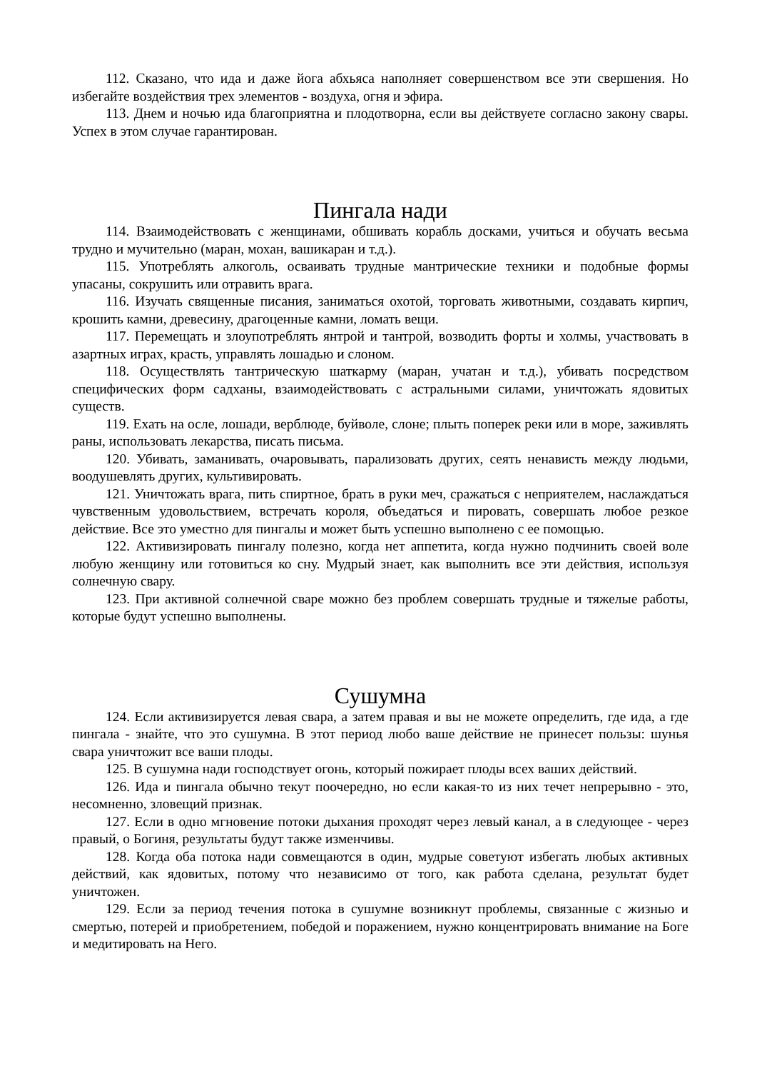112. Сказано, что ида и даже йога абхьяса наполняет совершенством все эти свершения. Но избегайте воздействия трех элементов - воздуха, огня и эфира.
113. Днем и ночью ида благоприятна и плодотворна, если вы действуете согласно закону свары. Успех в этом случае гарантирован.
Пингала нади
114. Взаимодействовать с женщинами, обшивать корабль досками, учиться и обучать весьма трудно и мучительно (маран, мохан, вашикаран и т.д.).
115. Употреблять алкоголь, осваивать трудные мантрические техники и подобные формы упасаны, сокрушить или отравить врага.
116. Изучать священные писания, заниматься охотой, торговать животными, создавать кирпич, крошить камни, древесину, драгоценные камни, ломать вещи.
117. Перемещать и злоупотреблять янтрой и тантрой, возводить форты и холмы, участвовать в азартных играх, красть, управлять лошадью и слоном.
118. Осуществлять тантрическую шаткарму (маран, учатан и т.д.), убивать посредством специфических форм садханы, взаимодействовать с астральными силами, уничтожать ядовитых существ.
119. Ехать на осле, лошади, верблюде, буйволе, слоне; плыть поперек реки или в море, заживлять раны, использовать лекарства, писать письма.
120. Убивать, заманивать, очаровывать, парализовать других, сеять ненависть между людьми, воодушевлять других, культивировать.
121. Уничтожать врага, пить спиртное, брать в руки меч, сражаться с неприятелем, наслаждаться чувственным удовольствием, встречать короля, объедаться и пировать, совершать любое резкое действие. Все это уместно для пингалы и может быть успешно выполнено с ее помощью.
122. Активизировать пингалу полезно, когда нет аппетита, когда нужно подчинить своей воле любую женщину или готовиться ко сну. Мудрый знает, как выполнить все эти действия, используя солнечную свару.
123. При активной солнечной сваре можно без проблем совершать трудные и тяжелые работы, которые будут успешно выполнены.
Сушумна
124. Если активизируется левая свара, а затем правая и вы не можете определить, где ида, а где пингала - знайте, что это сушумна. В этот период любо ваше действие не принесет пользы: шунья свара уничтожит все ваши плоды.
125. В сушумна нади господствует огонь, который пожирает плоды всех ваших действий.
126. Ида и пингала обычно текут поочередно, но если какая-то из них течет непрерывно - это, несомненно, зловещий признак.
127. Если в одно мгновение потоки дыхания проходят через левый канал, а в следующее - через правый, о Богиня, результаты будут также изменчивы.
128. Когда оба потока нади совмещаются в один, мудрые советуют избегать любых активных действий, как ядовитых, потому что независимо от того, как работа сделана, результат будет уничтожен.
129. Если за период течения потока в сушумне возникнут проблемы, связанные с жизнью и смертью, потерей и приобретением, победой и поражением, нужно концентрировать внимание на Боге и медитировать на Него.